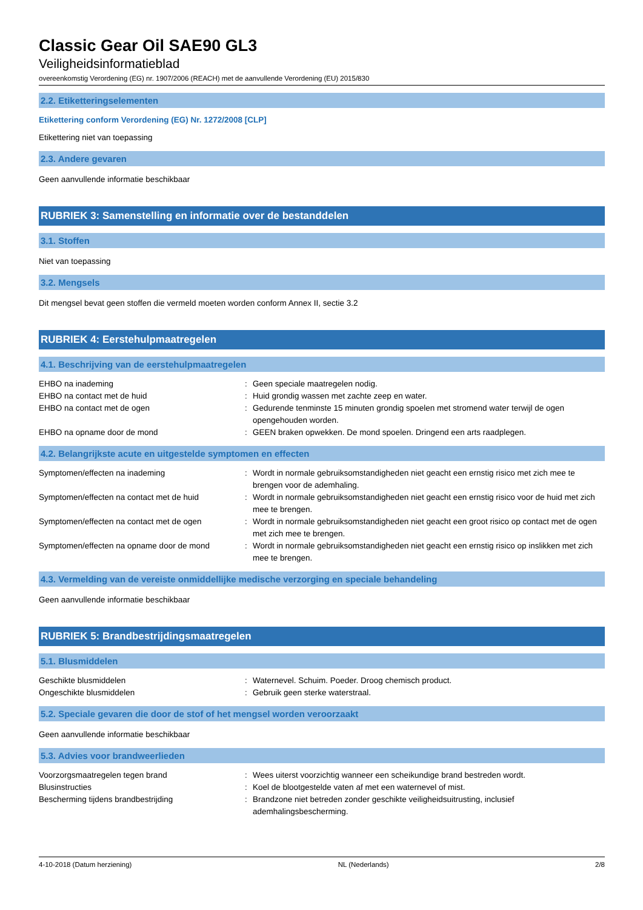Classic Gear Oil SAE90 GL3
Veiligheidsinformatieblad
overeenkomstig Verordening (EG) nr. 1907/2006 (REACH) met de aanvullende Verordening (EU) 2015/830
2.2. Etiketteringselementen
Etikettering conform Verordening (EG) Nr. 1272/2008 [CLP]
Etikettering niet van toepassing
2.3. Andere gevaren
Geen aanvullende informatie beschikbaar
RUBRIEK 3: Samenstelling en informatie over de bestanddelen
3.1. Stoffen
Niet van toepassing
3.2. Mengsels
Dit mengsel bevat geen stoffen die vermeld moeten worden conform Annex II, sectie 3.2
RUBRIEK 4: Eerstehulpmaatregelen
4.1. Beschrijving van de eerstehulpmaatregelen
| EHBO na inademing | : | Geen speciale maatregelen nodig. |
| EHBO na contact met de huid | : | Huid grondig wassen met zachte zeep en water. |
| EHBO na contact met de ogen | : | Gedurende tenminste 15 minuten grondig spoelen met stromend water terwijl de ogen opengehouden worden. |
| EHBO na opname door de mond | : | GEEN braken opwekken. De mond spoelen. Dringend een arts raadplegen. |
4.2. Belangrijkste acute en uitgestelde symptomen en effecten
| Symptomen/effecten na inademing | : | Wordt in normale gebruiksomstandigheden niet geacht een ernstig risico met zich mee te brengen voor de ademhaling. |
| Symptomen/effecten na contact met de huid | : | Wordt in normale gebruiksomstandigheden niet geacht een ernstig risico voor de huid met zich mee te brengen. |
| Symptomen/effecten na contact met de ogen | : | Wordt in normale gebruiksomstandigheden niet geacht een groot risico op contact met de ogen met zich mee te brengen. |
| Symptomen/effecten na opname door de mond | : | Wordt in normale gebruiksomstandigheden niet geacht een ernstig risico op inslikken met zich mee te brengen. |
4.3. Vermelding van de vereiste onmiddellijke medische verzorging en speciale behandeling
Geen aanvullende informatie beschikbaar
RUBRIEK 5: Brandbestrijdingsmaatregelen
5.1. Blusmiddelen
| Geschikte blusmiddelen | : | Waternevel. Schuim. Poeder. Droog chemisch product. |
| Ongeschikte blusmiddelen | : | Gebruik geen sterke waterstraal. |
5.2. Speciale gevaren die door de stof of het mengsel worden veroorzaakt
Geen aanvullende informatie beschikbaar
5.3. Advies voor brandweerlieden
| Voorzorgsmaatregelen tegen brand | : | Wees uiterst voorzichtig wanneer een scheikundige brand bestreden wordt. |
| Blusinstructies | : | Koel de blootgestelde vaten af met een waternevel of mist. |
| Bescherming tijdens brandbestrijding | : | Brandzone niet betreden zonder geschikte veiligheidsuitrusting, inclusief ademhalingsbescherming. |
4-10-2018 (Datum herziening) NL (Nederlands) 2/8